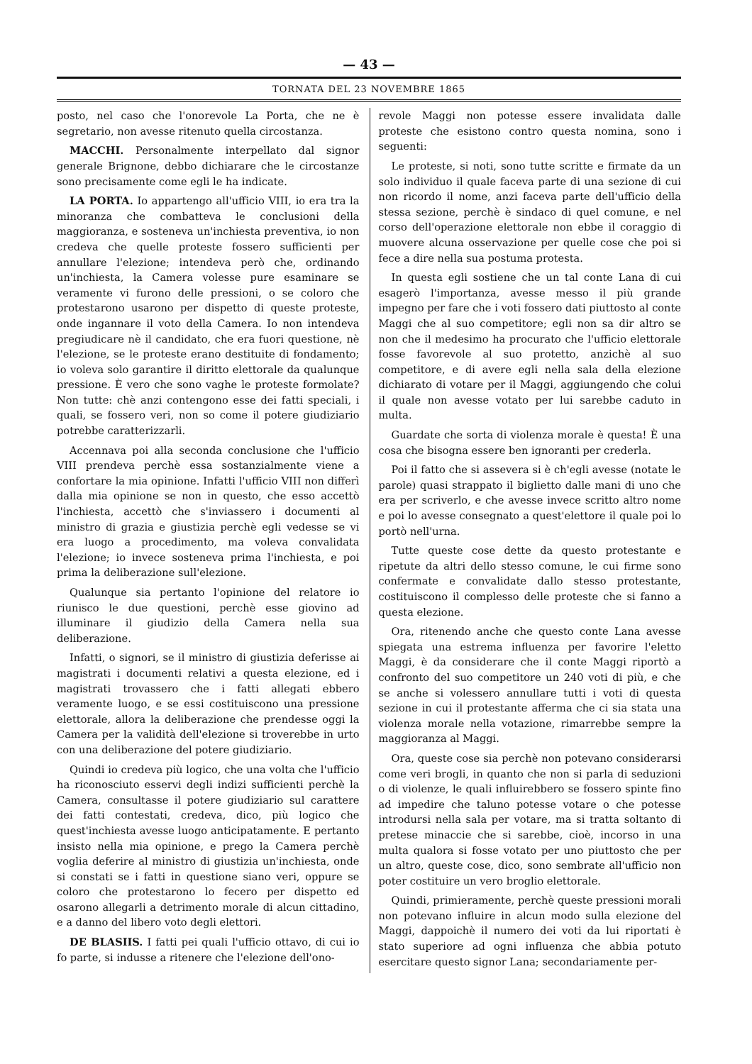— 43 —
TORNATA DEL 23 NOVEMBRE 1865
posto, nel caso che l'onorevole La Porta, che ne è segretario, non avesse ritenuto quella circostanza.
MACCHI. Personalmente interpellato dal signor generale Brignone, debbo dichiarare che le circostanze sono precisamente come egli le ha indicate.
LA PORTA. Io appartengo all'ufficio VIII, io era tra la minoranza che combatteva le conclusioni della maggioranza, e sosteneva un'inchiesta preventiva, io non credeva che quelle proteste fossero sufficienti per annullare l'elezione; intendeva però che, ordinando un'inchiesta, la Camera volesse pure esaminare se veramente vi furono delle pressioni, o se coloro che protestarono usarono per dispetto di queste proteste, onde ingannare il voto della Camera. Io non intendeva pregiudicare nè il candidato, che era fuori questione, nè l'elezione, se le proteste erano destituite di fondamento; io voleva solo garantire il diritto elettorale da qualunque pressione. È vero che sono vaghe le proteste formolate? Non tutte: chè anzi contengono esse dei fatti speciali, i quali, se fossero veri, non so come il potere giudiziario potrebbe caratterizzarli.
Accennava poi alla seconda conclusione che l'ufficio VIII prendeva perchè essa sostanzialmente viene a confortare la mia opinione. Infatti l'ufficio VIII non differì dalla mia opinione se non in questo, che esso accettò l'inchiesta, accettò che s'inviassero i documenti al ministro di grazia e giustizia perchè egli vedesse se vi era luogo a procedimento, ma voleva convalidata l'elezione; io invece sosteneva prima l'inchiesta, e poi prima la deliberazione sull'elezione.
Qualunque sia pertanto l'opinione del relatore io riunisco le due questioni, perchè esse giovino ad illuminare il giudizio della Camera nella sua deliberazione.
Infatti, o signori, se il ministro di giustizia deferisse ai magistrati i documenti relativi a questa elezione, ed i magistrati trovassero che i fatti allegati ebbero veramente luogo, e se essi costituiscono una pressione elettorale, allora la deliberazione che prendesse oggi la Camera per la validità dell'elezione si troverebbe in urto con una deliberazione del potere giudiziario.
Quindi io credeva più logico, che una volta che l'ufficio ha riconosciuto esservi degli indizi sufficienti perchè la Camera, consultasse il potere giudiziario sul carattere dei fatti contestati, credeva, dico, più logico che quest'inchiesta avesse luogo anticipatamente. E pertanto insisto nella mia opinione, e prego la Camera perchè voglia deferire al ministro di giustizia un'inchiesta, onde si constati se i fatti in questione siano veri, oppure se coloro che protestarono lo fecero per dispetto ed osarono allegarli a detrimento morale di alcun cittadino, e a danno del libero voto degli elettori.
DE BLASIIS. I fatti pei quali l'ufficio ottavo, di cui io fo parte, si indusse a ritenere che l'elezione dell'ono-
revole Maggi non potesse essere invalidata dalle proteste che esistono contro questa nomina, sono i seguenti:
Le proteste, si noti, sono tutte scritte e firmate da un solo individuo il quale faceva parte di una sezione di cui non ricordo il nome, anzi faceva parte dell'ufficio della stessa sezione, perchè è sindaco di quel comune, e nel corso dell'operazione elettorale non ebbe il coraggio di muovere alcuna osservazione per quelle cose che poi si fece a dire nella sua postuma protesta.
In questa egli sostiene che un tal conte Lana di cui esagerò l'importanza, avesse messo il più grande impegno per fare che i voti fossero dati piuttosto al conte Maggi che al suo competitore; egli non sa dir altro se non che il medesimo ha procurato che l'ufficio elettorale fosse favorevole al suo protetto, anzichè al suo competitore, e di avere egli nella sala della elezione dichiarato di votare per il Maggi, aggiungendo che colui il quale non avesse votato per lui sarebbe caduto in multa.
Guardate che sorta di violenza morale è questa! È una cosa che bisogna essere ben ignoranti per crederla.
Poi il fatto che si assevera si è ch'egli avesse (notate le parole) quasi strappato il biglietto dalle mani di uno che era per scriverlo, e che avesse invece scritto altro nome e poi lo avesse consegnato a quest'elettore il quale poi lo portò nell'urna.
Tutte queste cose dette da questo protestante e ripetute da altri dello stesso comune, le cui firme sono confermate e convalidate dallo stesso protestante, costituiscono il complesso delle proteste che si fanno a questa elezione.
Ora, ritenendo anche che questo conte Lana avesse spiegata una estrema influenza per favorire l'eletto Maggi, è da considerare che il conte Maggi riportò a confronto del suo competitore un 240 voti di più, e che se anche si volessero annullare tutti i voti di questa sezione in cui il protestante afferma che ci sia stata una violenza morale nella votazione, rimarrebbe sempre la maggioranza al Maggi.
Ora, queste cose sia perchè non potevano considerarsi come veri brogli, in quanto che non si parla di seduzioni o di violenze, le quali influirebbero se fossero spinte fino ad impedire che taluno potesse votare o che potesse introdursi nella sala per votare, ma si tratta soltanto di pretese minaccie che si sarebbe, cioè, incorso in una multa qualora si fosse votato per uno piuttosto che per un altro, queste cose, dico, sono sembrate all'ufficio non poter costituire un vero broglio elettorale.
Quindi, primieramente, perchè queste pressioni morali non potevano influire in alcun modo sulla elezione del Maggi, dappoichè il numero dei voti da lui riportati è stato superiore ad ogni influenza che abbia potuto esercitare questo signor Lana; secondariamente per-